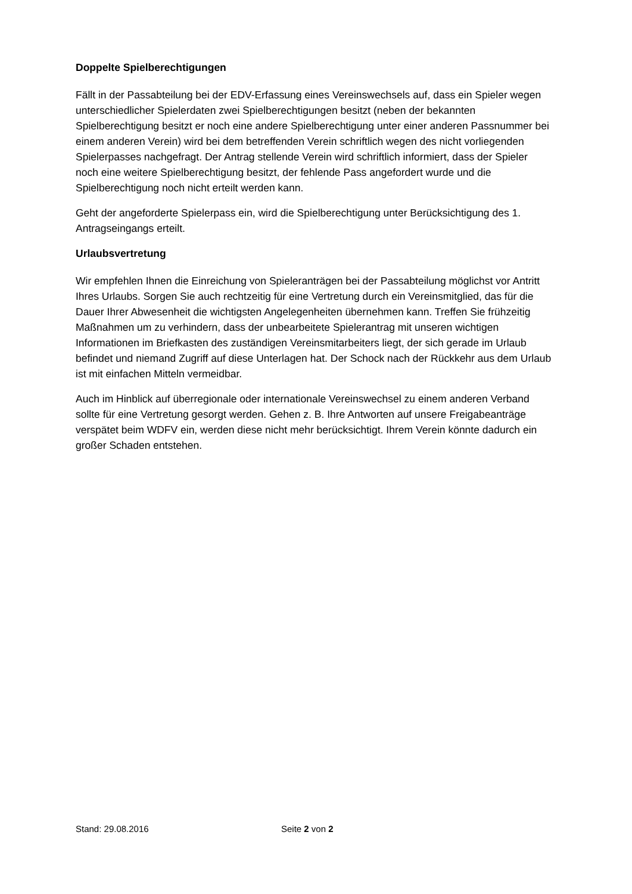Doppelte Spielberechtigungen
Fällt in der Passabteilung bei der EDV-Erfassung eines Vereinswechsels auf, dass ein Spieler wegen unterschiedlicher Spielerdaten zwei Spielberechtigungen besitzt (neben der bekannten Spielberechtigung besitzt er noch eine andere Spielberechtigung unter einer anderen Passnummer bei einem anderen Verein) wird bei dem betreffenden Verein schriftlich wegen des nicht vorliegenden Spielerpasses nachgefragt. Der Antrag stellende Verein wird schriftlich informiert, dass der Spieler noch eine weitere Spielberechtigung besitzt, der fehlende Pass angefordert wurde und die Spielberechtigung noch nicht erteilt werden kann.
Geht der angeforderte Spielerpass ein, wird die Spielberechtigung unter Berücksichtigung des 1. Antragseingangs erteilt.
Urlaubsvertretung
Wir empfehlen Ihnen die Einreichung von Spieleranträgen bei der Passabteilung möglichst vor Antritt Ihres Urlaubs. Sorgen Sie auch rechtzeitig für eine Vertretung durch ein Vereinsmitglied, das für die Dauer Ihrer Abwesenheit die wichtigsten Angelegenheiten übernehmen kann. Treffen Sie frühzeitig Maßnahmen um zu verhindern, dass der unbearbeitete Spielerantrag mit unseren wichtigen Informationen im Briefkasten des zuständigen Vereinsmitarbeiters liegt, der sich gerade im Urlaub befindet und niemand Zugriff auf diese Unterlagen hat. Der Schock nach der Rückkehr aus dem Urlaub ist mit einfachen Mitteln vermeidbar.
Auch im Hinblick auf überregionale oder internationale Vereinswechsel zu einem anderen Verband sollte für eine Vertretung gesorgt werden. Gehen z. B. Ihre Antworten auf unsere Freigabeanträge verspätet beim WDFV ein, werden diese nicht mehr berücksichtigt. Ihrem Verein könnte dadurch ein großer Schaden entstehen.
Stand: 29.08.2016 Seite 2 von 2